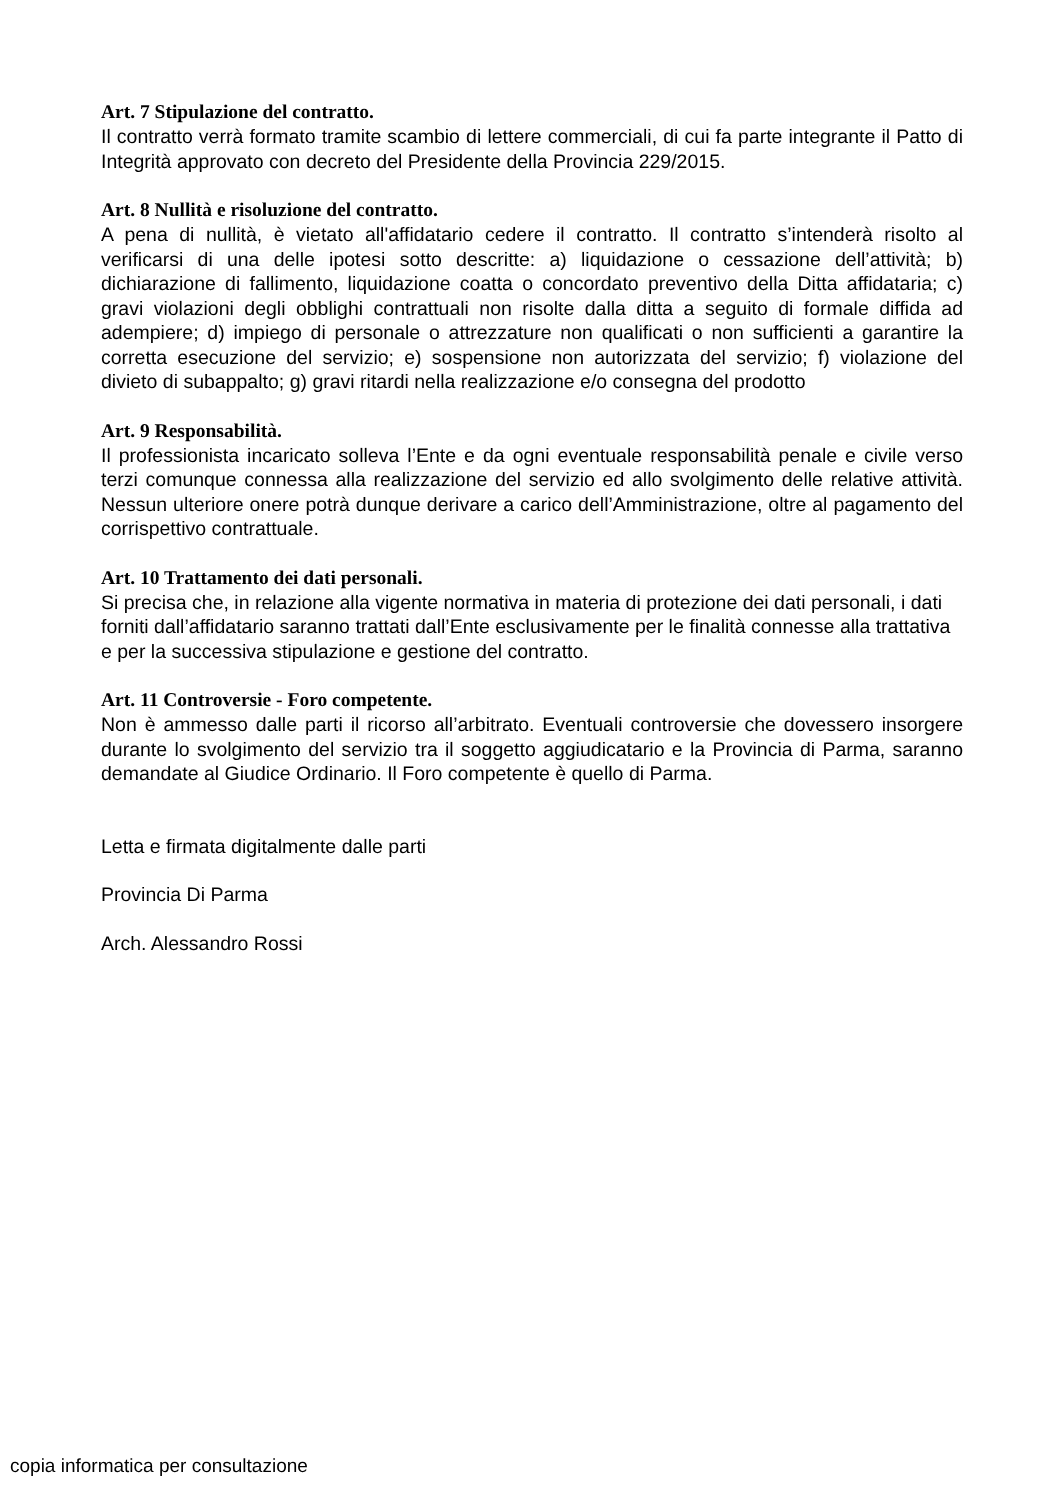Art. 7 Stipulazione del contratto.
Il contratto verrà formato tramite scambio di lettere commerciali, di cui fa parte integrante il Patto di Integrità approvato con decreto del Presidente della Provincia 229/2015.
Art. 8 Nullità e risoluzione del contratto.
A pena di nullità, è vietato all'affidatario cedere il contratto. Il contratto s’intenderà risolto al verificarsi di una delle ipotesi sotto descritte: a) liquidazione o cessazione dell’attività; b) dichiarazione di fallimento, liquidazione coatta o concordato preventivo della Ditta affidataria; c) gravi violazioni degli obblighi contrattuali non risolte dalla ditta a seguito di formale diffida ad adempiere; d) impiego di personale o attrezzature non qualificati o non sufficienti a garantire la corretta esecuzione del servizio; e) sospensione non autorizzata del servizio; f) violazione del divieto di subappalto; g) gravi ritardi nella realizzazione e/o consegna del prodotto
Art. 9 Responsabilità.
Il professionista incaricato solleva l’Ente e da ogni eventuale responsabilità penale e civile verso terzi comunque connessa alla realizzazione del servizio ed allo svolgimento delle relative attività. Nessun ulteriore onere potrà dunque derivare a carico dell’Amministrazione, oltre al pagamento del corrispettivo contrattuale.
Art. 10 Trattamento dei dati personali.
Si precisa che, in relazione alla vigente normativa in materia di protezione dei dati personali, i dati forniti dall’affidatario saranno trattati dall’Ente esclusivamente per le finalità connesse alla trattativa e per la successiva stipulazione e gestione del contratto.
Art. 11 Controversie - Foro competente.
Non è ammesso dalle parti il ricorso all’arbitrato. Eventuali controversie che dovessero insorgere durante lo svolgimento del servizio tra il soggetto aggiudicatario e la Provincia di Parma, saranno demandate al Giudice Ordinario. Il Foro competente è quello di Parma.
Letta e firmata digitalmente dalle parti
Provincia Di Parma
Arch. Alessandro Rossi
copia informatica per consultazione